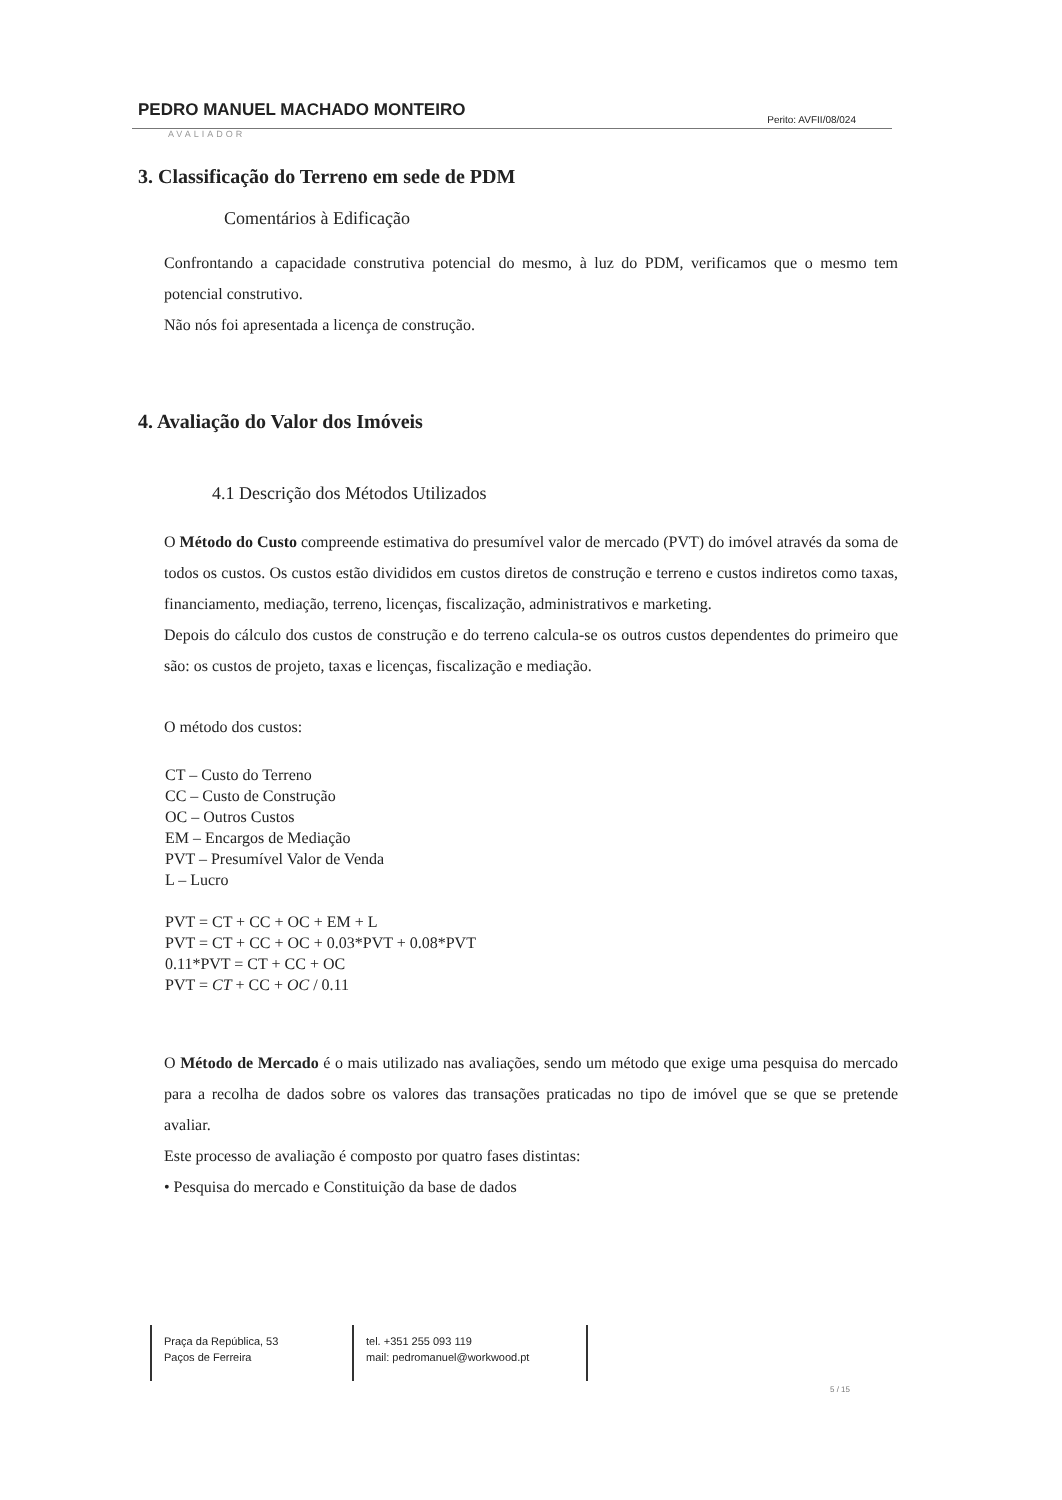PEDRO MANUEL MACHADO MONTEIRO Perito: AVFII/08/024
AVALIADOR
3. Classificação do Terreno em sede de PDM
Comentários à Edificação
Confrontando a capacidade construtiva potencial do mesmo, à luz do PDM, verificamos que o mesmo tem potencial construtivo.
Não nós foi apresentada a licença de construção.
4. Avaliação do Valor dos Imóveis
4.1 Descrição dos Métodos Utilizados
O Método do Custo compreende estimativa do presumível valor de mercado (PVT) do imóvel através da soma de todos os custos. Os custos estão divididos em custos diretos de construção e terreno e custos indiretos como taxas, financiamento, mediação, terreno, licenças, fiscalização, administrativos e marketing.
Depois do cálculo dos custos de construção e do terreno calcula-se os outros custos dependentes do primeiro que são: os custos de projeto, taxas e licenças, fiscalização e mediação.
O método dos custos:
CT – Custo do Terreno
CC – Custo de Construção
OC – Outros Custos
EM – Encargos de Mediação
PVT – Presumível Valor de Venda
L – Lucro
PVT = CT + CC + OC + EM + L
PVT = CT + CC + OC + 0.03*PVT + 0.08*PVT
0.11*PVT = CT + CC + OC
PVT = CT + CC + OC / 0.11
O Método de Mercado é o mais utilizado nas avaliações, sendo um método que exige uma pesquisa do mercado para a recolha de dados sobre os valores das transações praticadas no tipo de imóvel que se que se pretende avaliar.
Este processo de avaliação é composto por quatro fases distintas:
• Pesquisa do mercado e Constituição da base de dados
Praça da República, 53
Paços de Ferreira
tel. +351 255 093 119
mail: pedromanuel@workwood.pt
5 / 15